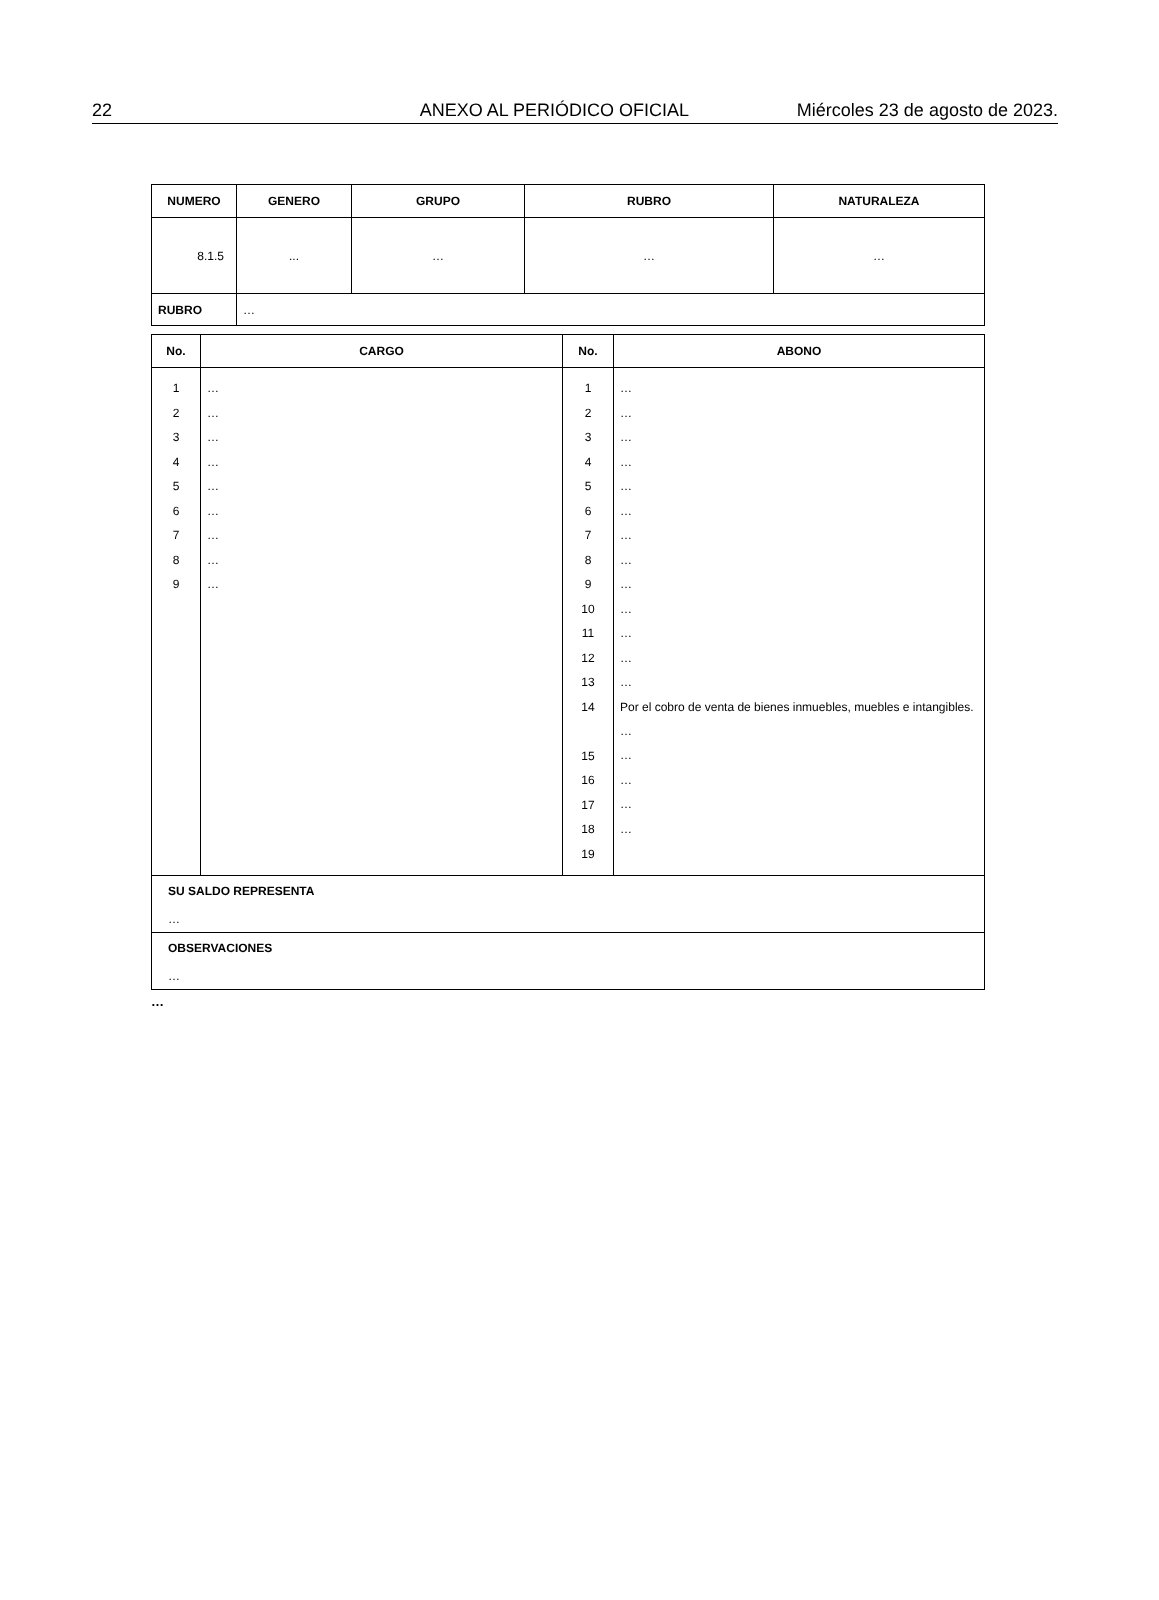22 ANEXO AL PERIÓDICO OFICIAL Miércoles 23 de agosto de 2023.
| NUMERO | GENERO | GRUPO | RUBRO | NATURALEZA |
| --- | --- | --- | --- | --- |
| 8.1.5 | ... | … | … | … |
| RUBRO | … | | | |
| No. | CARGO | No. | ABONO |
| --- | --- | --- | --- |
| 1 2 3 4 5 6 7 8 9 | … … … … … … … … … | 1 2 3 4 5 6 7 8 9 10 11 12 13 14 15 16 17 18 19 | … … … … … … … … … … … … … Por el cobro de venta de bienes inmuebles, muebles e intangibles. … … … … … |
SU SALDO REPRESENTA
…
OBSERVACIONES
…
…